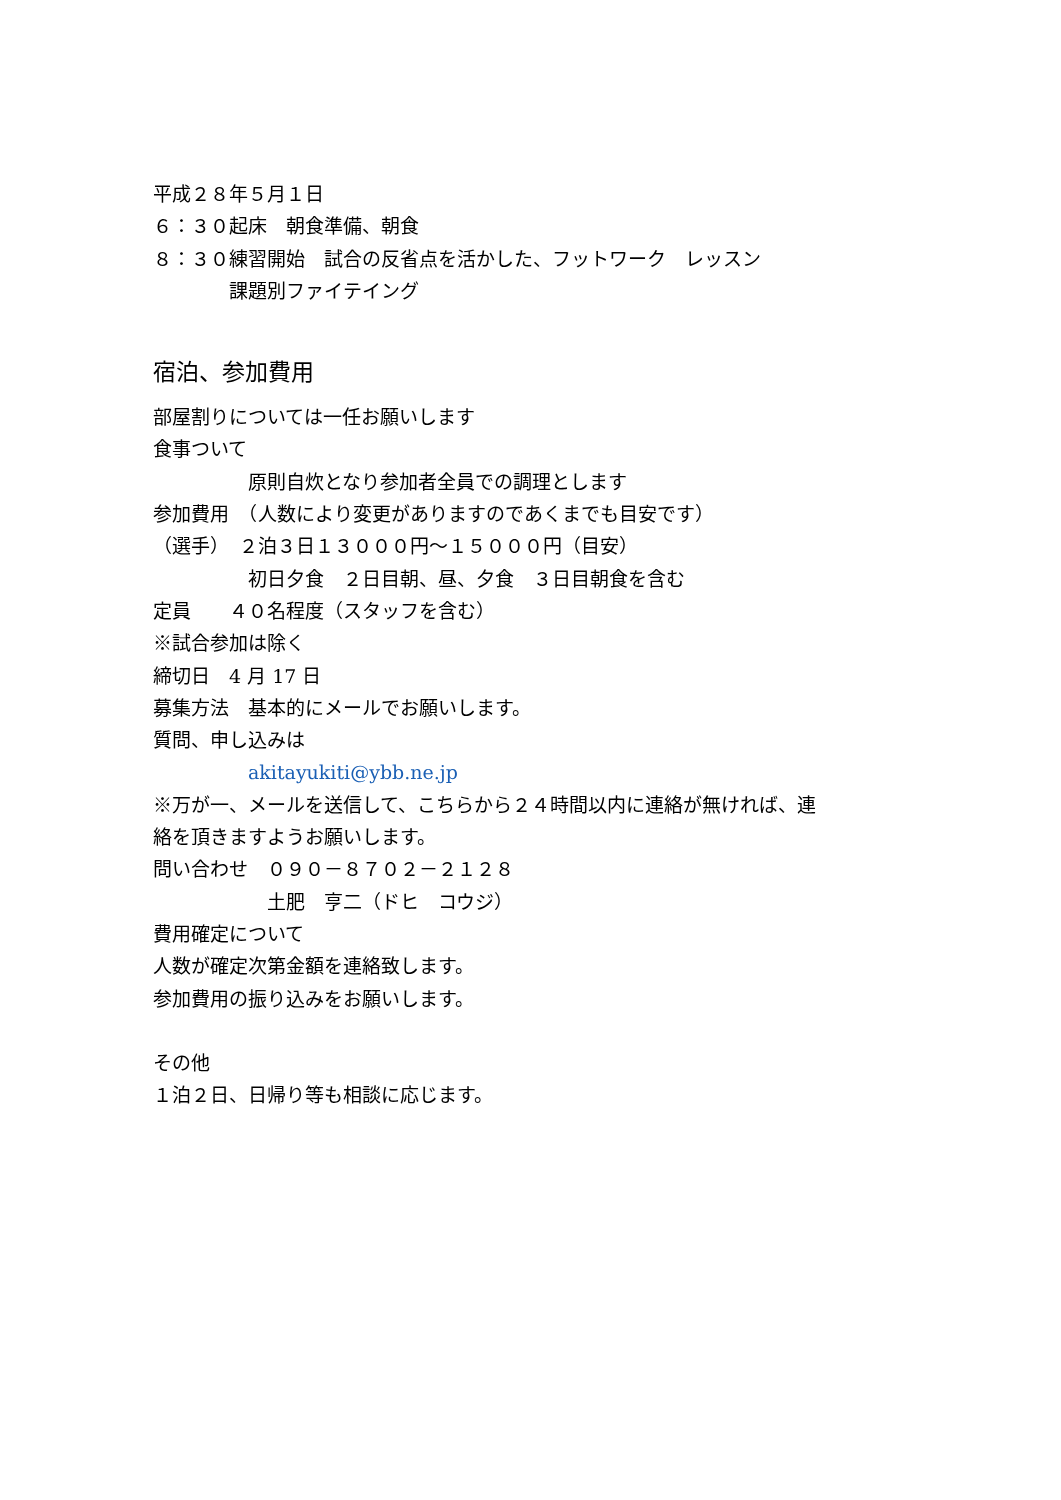平成２８年５月１日
６：３０起床　朝食準備、朝食
８：３０練習開始　試合の反省点を活かした、フットワーク　レッスン
　　　　課題別ファイテイング
宿泊、参加費用
部屋割りについては一任お願いします
食事ついて
　　　　　原則自炊となり参加者全員での調理とします
参加費用　（人数により変更がありますのであくまでも目安です）
（選手）　２泊３日１３０００円～１５０００円（目安）
　　　　　初日夕食　２日目朝、昼、夕食　３日目朝食を含む
定員　　４０名程度（スタッフを含む）
※試合参加は除く
締切日　4 月 17 日
募集方法　基本的にメールでお願いします。
質問、申し込みは
　　　　　akitayukiti@ybb.ne.jp
※万が一、メールを送信して、こちらから２４時間以内に連絡が無ければ、連
絡を頂きますようお願いします。
問い合わせ　０９０－８７０２－２１２８
　　　　　　土肥　亨二（ドヒ　コウジ）
費用確定について
人数が確定次第金額を連絡致します。
参加費用の振り込みをお願いします。
その他
１泊２日、日帰り等も相談に応じます。